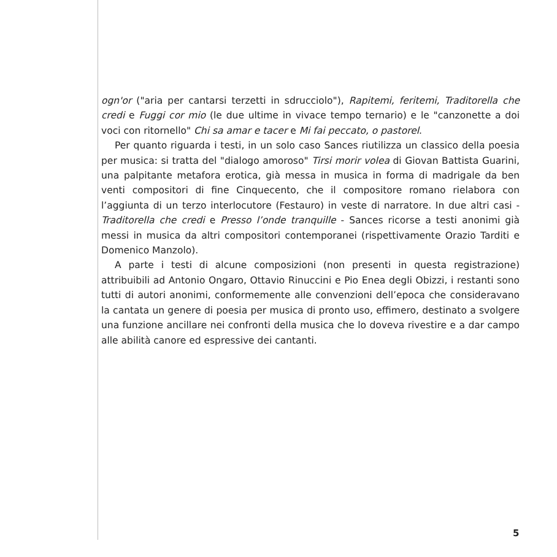ogn'or ("aria per cantarsi terzetti in sdrucciolo"), Rapitemi, feritemi, Traditorella che credi e Fuggi cor mio (le due ultime in vivace tempo ternario) e le "canzonette a doi voci con ritornello" Chi sa amar e tacer e Mi fai peccato, o pastorel.
Per quanto riguarda i testi, in un solo caso Sances riutilizza un classico della poesia per musica: si tratta del "dialogo amoroso" Tirsi morir volea di Giovan Battista Guarini, una palpitante metafora erotica, già messa in musica in forma di madrigale da ben venti compositori di fine Cinquecento, che il compositore romano rielabora con l’aggiunta di un terzo interlocutore (Festauro) in veste di narratore. In due altri casi - Traditorella che credi e Presso l’onde tranquille - Sances ricorse a testi anonimi già messi in musica da altri compositori contemporanei (rispettivamente Orazio Tarditi e Domenico Manzolo).
A parte i testi di alcune composizioni (non presenti in questa registrazione) attribuibili ad Antonio Ongaro, Ottavio Rinuccini e Pio Enea degli Obizzi, i restanti sono tutti di autori anonimi, conformemente alle convenzioni dell’epoca che consideravano la cantata un genere di poesia per musica di pronto uso, effimero, destinato a svolgere una funzione ancillare nei confronti della musica che lo doveva rivestire e a dar campo alle abilità canore ed espressive dei cantanti.
5